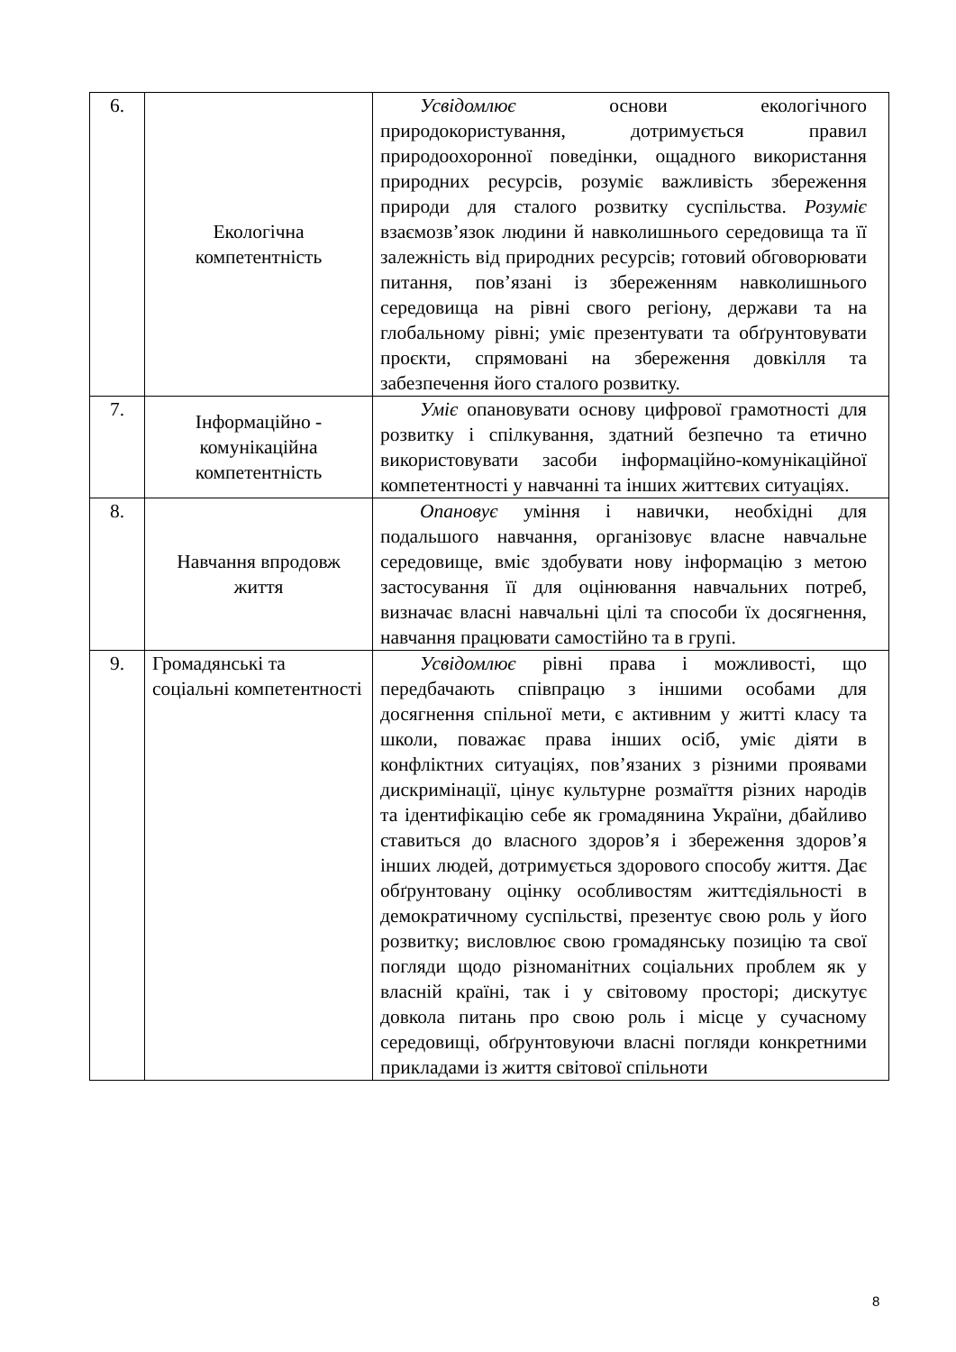| 6. | Екологічна компетентність | Усвідомлює основи екологічного природокористування, дотримується правил природоохоронної поведінки, ощадного використання природних ресурсів, розуміє важливість збереження природи для сталого розвитку суспільства. Розуміє взаємозв’язок людини й навколишнього середовища та її залежність від природних ресурсів; готовий обговорювати питання, пов’язані із збереженням навколишнього середовища на рівні свого регіону, держави та на глобальному рівні; уміє презентувати та обґрунтовувати проєкти, спрямовані на збереження довкілля та забезпечення його сталого розвитку. |
| 7. | Інформаційно - комунікаційна компетентність | Уміє опановувати основу цифрової грамотності для розвитку і спілкування, здатний безпечно та етично використовувати засоби інформаційно-комунікаційної компетентності у навчанні та інших життєвих ситуаціях. |
| 8. | Навчання впродовж життя | Опановує уміння і навички, необхідні для подальшого навчання, організовує власне навчальне середовище, вміє здобувати нову інформацію з метою застосування її для оцінювання навчальних потреб, визначає власні навчальні цілі та способи їх досягнення, навчання працювати самостійно та в групі. |
| 9. | Громадянські та соціальні компетентності | Усвідомлює рівні права і можливості, що передбачають співпрацю з іншими особами для досягнення спільної мети, є активним у житті класу та школи, поважає права інших осіб, уміє діяти в конфліктних ситуаціях, пов’язаних з різними проявами дискримінації, цінує культурне розмаїття різних народів та ідентифікацію себе як громадянина України, дбайливо ставиться до власного здоров’я і збереження здоров’я інших людей, дотримується здорового способу життя. Дає обґрунтовану оцінку особливостям життєдіяльності в демократичному суспільстві, презентує свою роль у його розвитку; висловлює свою громадянську позицію та свої погляди щодо різноманітних соціальних проблем як у власній країні, так і у світовому просторі; дискутує довкола питань про свою роль і місце у сучасному середовищі, обґрунтовуючи власні погляди конкретними прикладами із життя світової спільноти |
8